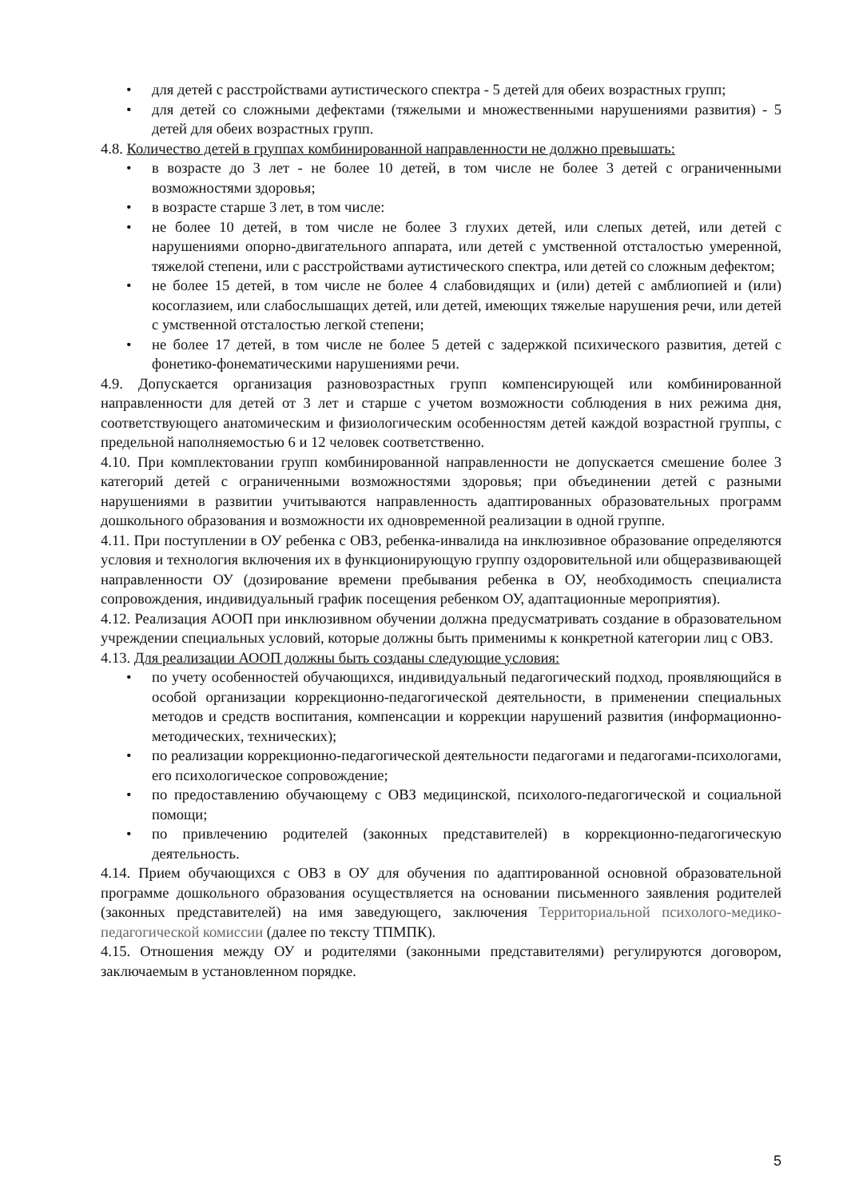• для детей с расстройствами аутистического спектра - 5 детей для обеих возрастных групп;
• для детей со сложными дефектами (тяжелыми и множественными нарушениями развития) - 5 детей для обеих возрастных групп.
4.8. Количество детей в группах комбинированной направленности не должно превышать:
• в возрасте до 3 лет - не более 10 детей, в том числе не более 3 детей с ограниченными возможностями здоровья;
• в возрасте старше 3 лет, в том числе:
• не более 10 детей, в том числе не более 3 глухих детей, или слепых детей, или детей с нарушениями опорно-двигательного аппарата, или детей с умственной отсталостью умеренной, тяжелой степени, или с расстройствами аутистического спектра, или детей со сложным дефектом;
• не более 15 детей, в том числе не более 4 слабовидящих и (или) детей с амблиопией и (или) косоглазием, или слабослышащих детей, или детей, имеющих тяжелые нарушения речи, или детей с умственной отсталостью легкой степени;
• не более 17 детей, в том числе не более 5 детей с задержкой психического развития, детей с фонетико-фонематическими нарушениями речи.
4.9. Допускается организация разновозрастных групп компенсирующей или комбинированной направленности для детей от 3 лет и старше с учетом возможности соблюдения в них режима дня, соответствующего анатомическим и физиологическим особенностям детей каждой возрастной группы, с предельной наполняемостью 6 и 12 человек соответственно.
4.10. При комплектовании групп комбинированной направленности не допускается смешение более 3 категорий детей с ограниченными возможностями здоровья; при объединении детей с разными нарушениями в развитии учитываются направленность адаптированных образовательных программ дошкольного образования и возможности их одновременной реализации в одной группе.
4.11. При поступлении в ОУ ребенка с ОВЗ, ребенка-инвалида на инклюзивное образование определяются условия и технология включения их в функционирующую группу оздоровительной или общеразвивающей направленности ОУ (дозирование времени пребывания ребенка в ОУ, необходимость специалиста сопровождения, индивидуальный график посещения ребенком ОУ, адаптационные мероприятия).
4.12. Реализация АООП при инклюзивном обучении должна предусматривать создание в образовательном учреждении специальных условий, которые должны быть применимы к конкретной категории лиц с ОВЗ.
4.13. Для реализации АООП должны быть созданы следующие условия:
• по учету особенностей обучающихся, индивидуальный педагогический подход, проявляющийся в особой организации коррекционно-педагогической деятельности, в применении специальных методов и средств воспитания, компенсации и коррекции нарушений развития (информационно-методических, технических);
• по реализации коррекционно-педагогической деятельности педагогами и педагогами-психологами, его психологическое сопровождение;
• по предоставлению обучающему с ОВЗ медицинской, психолого-педагогической и социальной помощи;
• по привлечению родителей (законных представителей) в коррекционно-педагогическую деятельность.
4.14. Прием обучающихся с ОВЗ в ОУ для обучения по адаптированной основной образовательной программе дошкольного образования осуществляется на основании письменного заявления родителей (законных представителей) на имя заведующего, заключения Территориальной психолого-медико-педагогической комиссии (далее по тексту ТПМПК).
4.15. Отношения между ОУ и родителями (законными представителями) регулируются договором, заключаемым в установленном порядке.
5